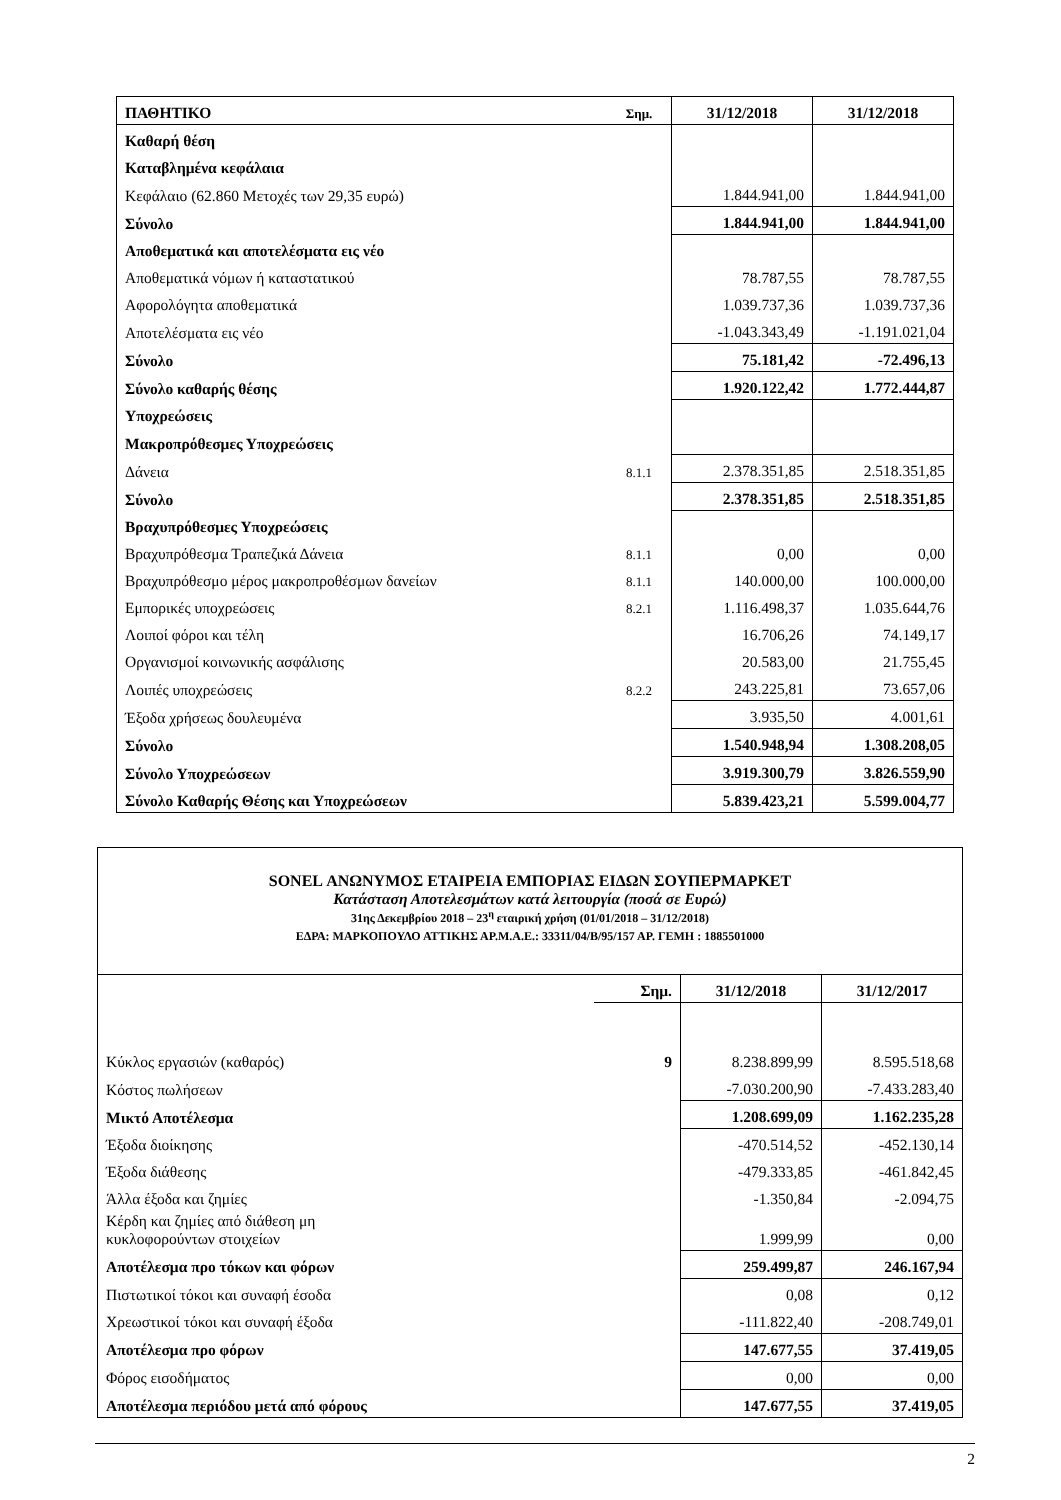| ΠΑΘΗΤΙΚΟ | Σημ. | 31/12/2018 | 31/12/2018 |
| Καθαρή θέση | | | |
| Καταβλημένα κεφάλαια | | | |
| Κεφάλαιο (62.860 Μετοχές των 29,35 ευρώ) | | 1.844.941,00 | 1.844.941,00 |
| Σύνολο | | 1.844.941,00 | 1.844.941,00 |
| Αποθεματικά και αποτελέσματα εις νέο | | | |
| Αποθεματικά νόμων ή καταστατικού | | 78.787,55 | 78.787,55 |
| Αφορολόγητα αποθεματικά | | 1.039.737,36 | 1.039.737,36 |
| Αποτελέσματα εις νέο | | -1.043.343,49 | -1.191.021,04 |
| Σύνολο | | 75.181,42 | -72.496,13 |
| Σύνολο καθαρής θέσης | | 1.920.122,42 | 1.772.444,87 |
| Υποχρεώσεις | | | |
| Μακροπρόθεσμες Υποχρεώσεις | | | |
| Δάνεια | 8.1.1 | 2.378.351,85 | 2.518.351,85 |
| Σύνολο | | 2.378.351,85 | 2.518.351,85 |
| Βραχυπρόθεσμες Υποχρεώσεις | | | |
| Βραχυπρόθεσμα Τραπεζικά Δάνεια | 8.1.1 | 0,00 | 0,00 |
| Βραχυπρόθεσμο μέρος μακροπροθέσμων δανείων | 8.1.1 | 140.000,00 | 100.000,00 |
| Εμπορικές υποχρεώσεις | 8.2.1 | 1.116.498,37 | 1.035.644,76 |
| Λοιποί φόροι και τέλη | | 16.706,26 | 74.149,17 |
| Οργανισμοί κοινωνικής ασφάλισης | | 20.583,00 | 21.755,45 |
| Λοιπές υποχρεώσεις | 8.2.2 | 243.225,81 | 73.657,06 |
| Έξοδα χρήσεως δουλευμένα | | 3.935,50 | 4.001,61 |
| Σύνολο | | 1.540.948,94 | 1.308.208,05 |
| Σύνολο Υποχρεώσεων | | 3.919.300,79 | 3.826.559,90 |
| Σύνολο Καθαρής Θέσης και Υποχρεώσεων | | 5.839.423,21 | 5.599.004,77 |
| SONEL ΑΝΩΝΥΜΟΣ ΕΤΑΙΡΕΙΑ ΕΜΠΟΡΙΑΣ ΕΙΔΩΝ ΣΟΥΠΕΡΜΑΡΚΕΤ Κατάσταση Αποτελεσμάτων κατά λειτουργία (ποσά σε Ευρώ) 31ης Δεκεμβρίου 2018 – 23<sup>η</sup> εταιρική χρήση (01/01/2018 – 31/12/2018) ΕΔΡΑ: ΜΑΡΚΟΠΟΥΛΟ ΑΤΤΙΚΗΣ ΑΡ.Μ.Α.Ε.: 33311/04/Β/95/157 ΑΡ. ΓΕΜΗ : 1885501000 | | | |
| | Σημ. | 31/12/2018 | 31/12/2017 |
| Κύκλος εργασιών (καθαρός) | 9 | 8.238.899,99 | 8.595.518,68 |
| Κόστος πωλήσεων | | -7.030.200,90 | -7.433.283,40 |
| Μικτό Αποτέλεσμα | | 1.208.699,09 | 1.162.235,28 |
| Έξοδα διοίκησης | | -470.514,52 | -452.130,14 |
| Έξοδα διάθεσης | | -479.333,85 | -461.842,45 |
| Άλλα έξοδα και ζημίες | | -1.350,84 | -2.094,75 |
| Κέρδη και ζημίες από διάθεση μη κυκλοφορούντων στοιχείων | | 1.999,99 | 0,00 |
| Αποτέλεσμα προ τόκων και φόρων | | 259.499,87 | 246.167,94 |
| Πιστωτικοί τόκοι και συναφή έσοδα | | 0,08 | 0,12 |
| Χρεωστικοί τόκοι και συναφή έξοδα | | -111.822,40 | -208.749,01 |
| Αποτέλεσμα προ φόρων | | 147.677,55 | 37.419,05 |
| Φόρος εισοδήματος | | 0,00 | 0,00 |
| Αποτέλεσμα περιόδου μετά από φόρους | | 147.677,55 | 37.419,05 |
2